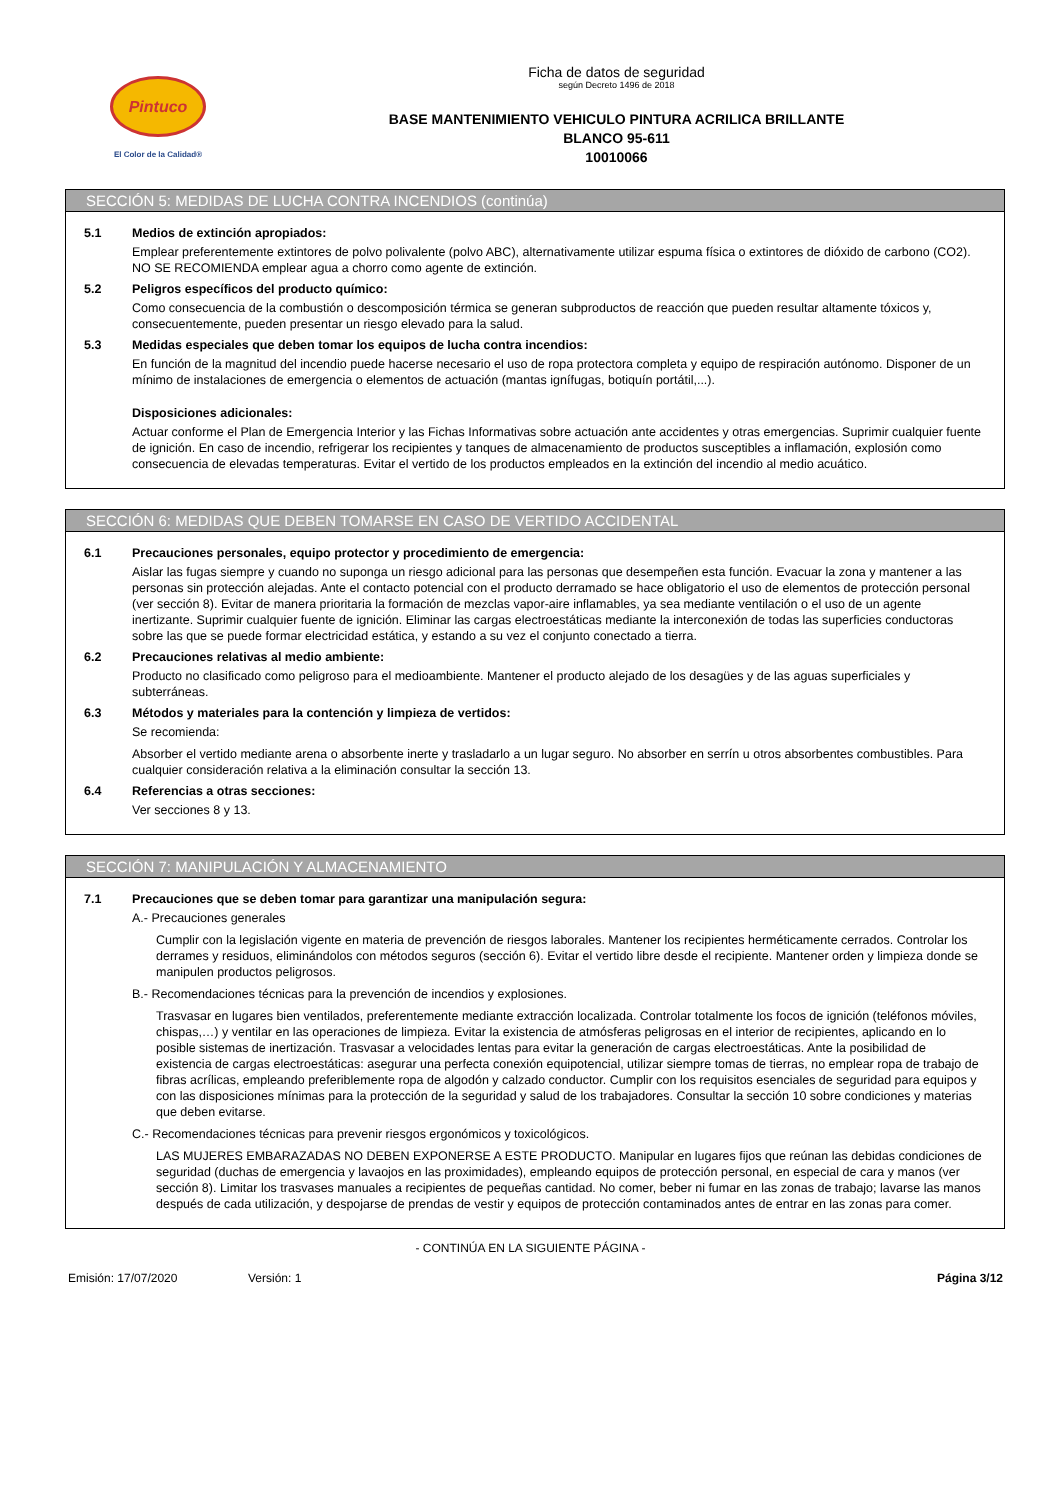Pintuco
El Color de la Calidad®
Ficha de datos de seguridad
según Decreto 1496 de 2018
BASE MANTENIMIENTO VEHICULO PINTURA ACRILICA BRILLANTE
BLANCO 95-611
10010066
SECCIÓN 5: MEDIDAS DE LUCHA CONTRA INCENDIOS (continúa)
5.1 Medios de extinción apropiados:
Emplear preferentemente extintores de polvo polivalente (polvo ABC), alternativamente utilizar espuma física o extintores de dióxido de carbono (CO2). NO SE RECOMIENDA emplear agua a chorro como agente de extinción.
5.2 Peligros específicos del producto químico:
Como consecuencia de la combustión o descomposición térmica se generan subproductos de reacción que pueden resultar altamente tóxicos y, consecuentemente, pueden presentar un riesgo elevado para la salud.
5.3 Medidas especiales que deben tomar los equipos de lucha contra incendios:
En función de la magnitud del incendio puede hacerse necesario el uso de ropa protectora completa y equipo de respiración autónomo. Disponer de un mínimo de instalaciones de emergencia o elementos de actuación (mantas ignífugas, botiquín portátil,...).
Disposiciones adicionales:
Actuar conforme el Plan de Emergencia Interior y las Fichas Informativas sobre actuación ante accidentes y otras emergencias. Suprimir cualquier fuente de ignición. En caso de incendio, refrigerar los recipientes y tanques de almacenamiento de productos susceptibles a inflamación, explosión como consecuencia de elevadas temperaturas. Evitar el vertido de los productos empleados en la extinción del incendio al medio acuático.
SECCIÓN 6: MEDIDAS QUE DEBEN TOMARSE EN CASO DE VERTIDO ACCIDENTAL
6.1 Precauciones personales, equipo protector y procedimiento de emergencia:
Aislar las fugas siempre y cuando no suponga un riesgo adicional para las personas que desempeñen esta función. Evacuar la zona y mantener a las personas sin protección alejadas. Ante el contacto potencial con el producto derramado se hace obligatorio el uso de elementos de protección personal (ver sección 8). Evitar de manera prioritaria la formación de mezclas vapor-aire inflamables, ya sea mediante ventilación o el uso de un agente inertizante. Suprimir cualquier fuente de ignición. Eliminar las cargas electroestáticas mediante la interconexión de todas las superficies conductoras sobre las que se puede formar electricidad estática, y estando a su vez el conjunto conectado a tierra.
6.2 Precauciones relativas al medio ambiente:
Producto no clasificado como peligroso para el medioambiente. Mantener el producto alejado de los desagües y de las aguas superficiales y subterráneas.
6.3 Métodos y materiales para la contención y limpieza de vertidos:
Se recomienda:
Absorber el vertido mediante arena o absorbente inerte y trasladarlo a un lugar seguro. No absorber en serrín u otros absorbentes combustibles. Para cualquier consideración relativa a la eliminación consultar la sección 13.
6.4 Referencias a otras secciones:
Ver secciones 8 y 13.
SECCIÓN 7: MANIPULACIÓN Y ALMACENAMIENTO
7.1 Precauciones que se deben tomar para garantizar una manipulación segura:
A.- Precauciones generales
Cumplir con la legislación vigente en materia de prevención de riesgos laborales. Mantener los recipientes herméticamente cerrados. Controlar los derrames y residuos, eliminándolos con métodos seguros (sección 6). Evitar el vertido libre desde el recipiente. Mantener orden y limpieza donde se manipulen productos peligrosos.
B.- Recomendaciones técnicas para la prevención de incendios y explosiones.
Trasvasar en lugares bien ventilados, preferentemente mediante extracción localizada. Controlar totalmente los focos de ignición (teléfonos móviles, chispas,…) y ventilar en las operaciones de limpieza. Evitar la existencia de atmósferas peligrosas en el interior de recipientes, aplicando en lo posible sistemas de inertización. Trasvasar a velocidades lentas para evitar la generación de cargas electroestáticas. Ante la posibilidad de existencia de cargas electroestáticas: asegurar una perfecta conexión equipotencial, utilizar siempre tomas de tierras, no emplear ropa de trabajo de fibras acrílicas, empleando preferiblemente ropa de algodón y calzado conductor. Cumplir con los requisitos esenciales de seguridad para equipos y con las disposiciones mínimas para la protección de la seguridad y salud de los trabajadores. Consultar la sección 10 sobre condiciones y materias que deben evitarse.
C.- Recomendaciones técnicas para prevenir riesgos ergonómicos y toxicológicos.
LAS MUJERES EMBARAZADAS NO DEBEN EXPONERSE A ESTE PRODUCTO. Manipular en lugares fijos que reúnan las debidas condiciones de seguridad (duchas de emergencia y lavaojos en las proximidades), empleando equipos de protección personal, en especial de cara y manos (ver sección 8). Limitar los trasvases manuales a recipientes de pequeñas cantidad. No comer, beber ni fumar en las zonas de trabajo; lavarse las manos después de cada utilización, y despojarse de prendas de vestir y equipos de protección contaminados antes de entrar en las zonas para comer.
- CONTINÚA EN LA SIGUIENTE PÁGINA -
Emisión: 17/07/2020 Versión: 1 Página 3/12